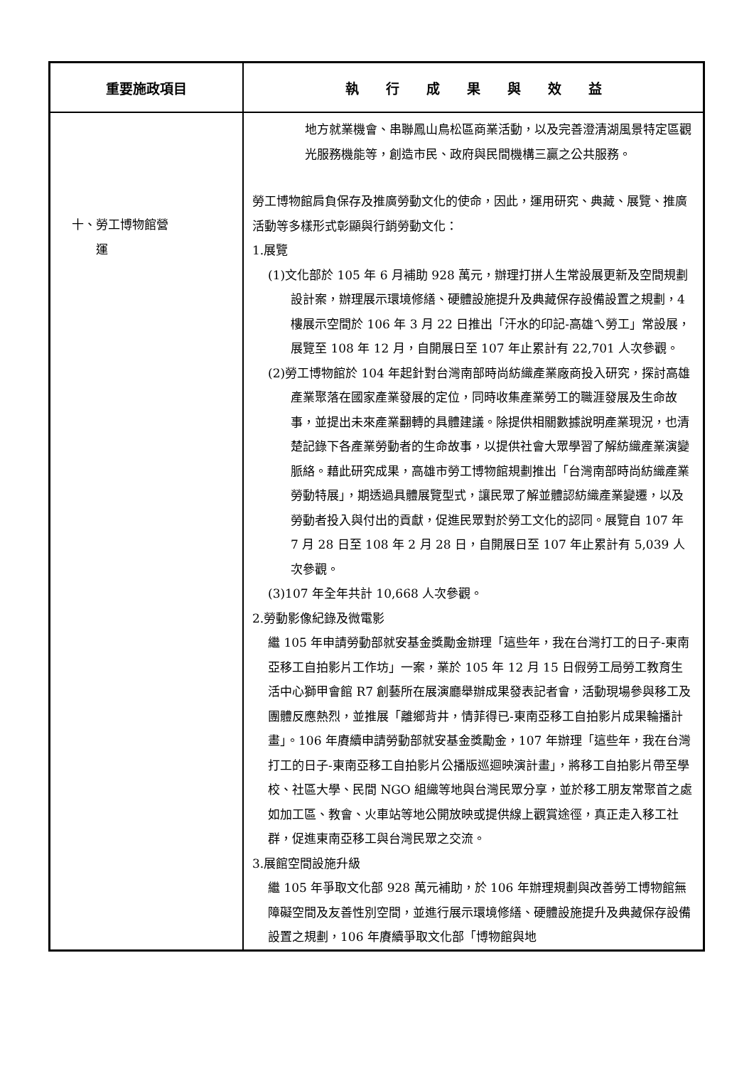| 重要施政項目 | 執 行 成 果 與 效 益 |
| --- | --- |
| 十、勞工博物館營 運 | 地方就業機會、串聯鳳山鳥松區商業活動，以及完善澄清湖風景特定區觀光服務機能等，創造市民、政府與民間機構三贏之公共服務。 勞工博物館肩負保存及推廣勞動文化的使命，因此，運用研究、典藏、展覽、推廣活動等多樣形式彰顯與行銷勞動文化： 1.展覽 (1)文化部於 105 年 6 月補助 928 萬元，辦理打拼人生常設展更新及空間規劃設計案，辦理展示環境修繕、硬體設施提升及典藏保存設備設置之規劃，4 樓展示空間於 106 年 3 月 22 日推出「汗水的印記-高雄ㄟ勞工」常設展，展覽至 108 年 12 月，自開展日至 107 年止累計有 22,701 人次參觀。 (2)勞工博物館於 104 年起針對台灣南部時尚紡織產業廠商投入研究，探討高雄產業聚落在國家產業發展的定位，同時收集產業勞工的職涯發展及生命故事，並提出未來產業翻轉的具體建議。除提供相關數據說明產業現況，也清楚記錄下各產業勞動者的生命故事，以提供社會大眾學習了解紡織產業演變脈絡。藉此研究成果，高雄市勞工博物館規劃推出「台灣南部時尚紡織產業勞動特展」，期透過具體展覽型式，讓民眾了解並體認紡織產業變遷，以及勞動者投入與付出的貢獻，促進民眾對於勞工文化的認同。展覽自 107 年 7 月 28 日至 108 年 2 月 28 日，自開展日至 107 年止累計有 5,039 人次參觀。 (3)107 年全年共計 10,668 人次參觀。 2.勞動影像紀錄及微電影 繼 105 年申請勞動部就安基金獎勵金辦理「這些年，我在台灣打工的日子-東南亞移工自拍影片工作坊」一案，業於 105 年 12 月 15 日假勞工局勞工教育生活中心獅甲會館 R7 創藝所在展演廳舉辦成果發表記者會，活動現場參與移工及團體反應熱烈，並推展「離鄉背井，情菲得已-東南亞移工自拍影片成果輪播計畫」。106 年賡續申請勞動部就安基金獎勵金，107 年辦理「這些年，我在台灣打工的日子-東南亞移工自拍影片公播版巡迴映演計畫」，將移工自拍影片帶至學校、社區大學、民間 NGO 組織等地與台灣民眾分享，並於移工朋友常聚首之處如加工區、教會、火車站等地公開放映或提供線上觀賞途徑，真正走入移工社群，促進東南亞移工與台灣民眾之交流。 3.展館空間設施升級 繼 105 年爭取文化部 928 萬元補助，於 106 年辦理規劃與改善勞工博物館無障礙空間及友善性別空間，並進行展示環境修繕、硬體設施提升及典藏保存設備設置之規劃，106 年賡續爭取文化部「博物館與地 |